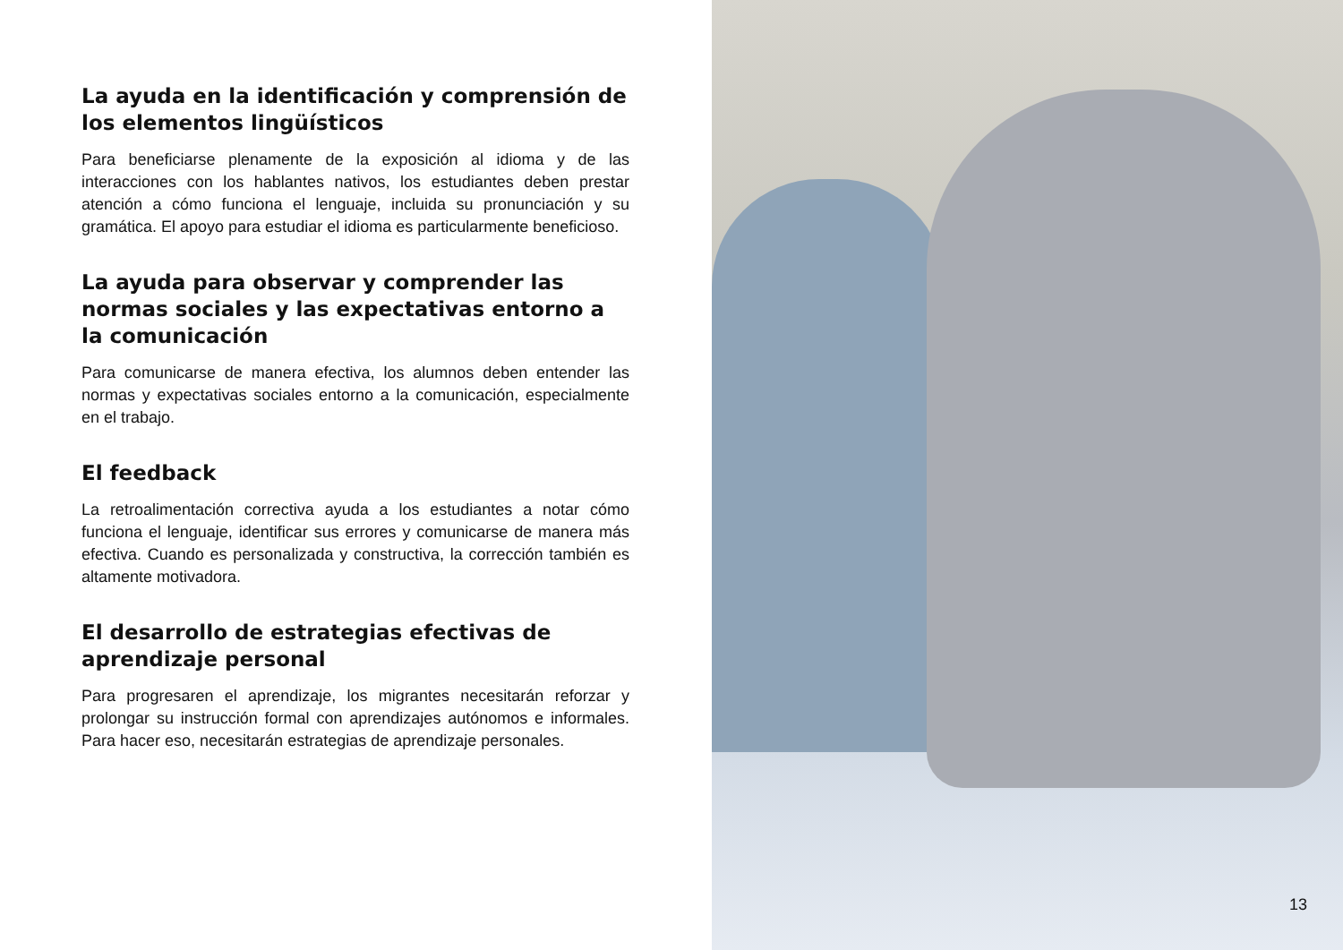La ayuda en la identificación y comprensión de los elementos lingüísticos
Para beneficiarse plenamente de la exposición al idioma y de las interacciones con los hablantes nativos, los estudiantes deben prestar atención a cómo funciona el lenguaje, incluida su pronunciación y su gramática. El apoyo para estudiar el idioma es particularmente beneficioso.
La ayuda para observar y comprender las
normas sociales y las expectativas entorno a la comunicación
Para comunicarse de manera efectiva, los alumnos deben entender las normas y expectativas sociales entorno a la comunicación, especialmente en el trabajo.
El feedback
La retroalimentación correctiva ayuda a los estudiantes a notar cómo funciona el lenguaje, identificar sus errores y comunicarse de manera más efectiva. Cuando es personalizada y constructiva, la corrección también es altamente motivadora.
El desarrollo de estrategias efectivas de
aprendizaje personal
Para progresaren el aprendizaje, los migrantes necesitarán reforzar y prolongar su instrucción formal con aprendizajes autónomos e informales. Para hacer eso, necesitarán estrategias de aprendizaje personales.
13